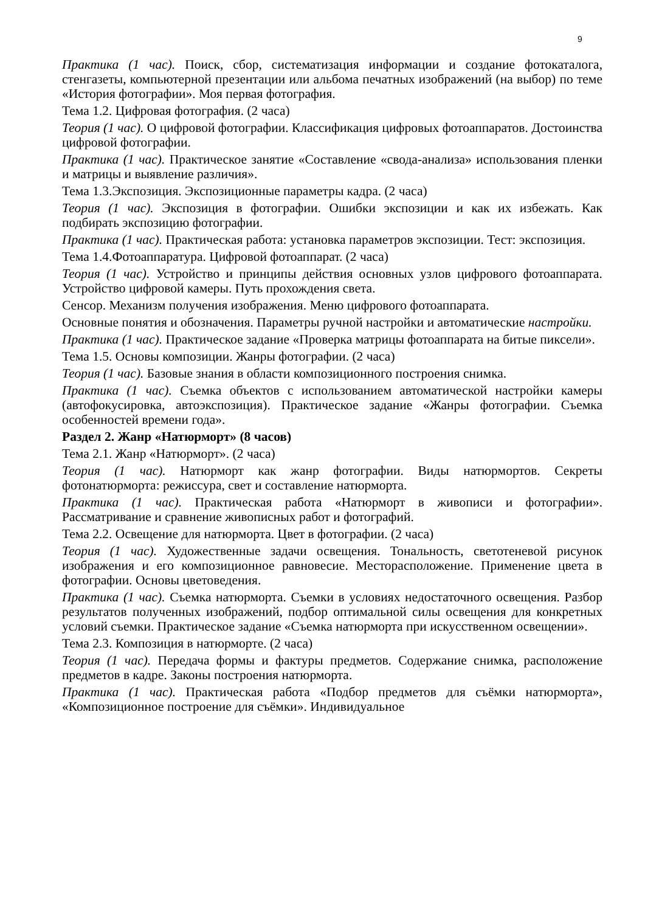9
Практика (1 час). Поиск, сбор, систематизация информации и создание фотокаталога, стенгазеты, компьютерной презентации или альбома печатных изображений (на выбор) по теме «История фотографии». Моя первая фотография.
Тема 1.2. Цифровая фотография. (2 часа)
Теория (1 час). О цифровой фотографии. Классификация цифровых фотоаппаратов. Достоинства цифровой фотографии.
Практика (1 час). Практическое занятие «Составление «свода-анализа» использования пленки и матрицы и выявление различия».
Тема 1.3.Экспозиция. Экспозиционные параметры кадра. (2 часа)
Теория (1 час). Экспозиция в фотографии. Ошибки экспозиции и как их избежать. Как подбирать экспозицию фотографии.
Практика (1 час). Практическая работа: установка параметров экспозиции. Тест: экспозиция.
Тема 1.4.Фотоаппаратура. Цифровой фотоаппарат. (2 часа)
Теория (1 час). Устройство и принципы действия основных узлов цифрового фотоаппарата. Устройство цифровой камеры. Путь прохождения света.
Сенсор. Механизм получения изображения. Меню цифрового фотоаппарата.
Основные понятия и обозначения. Параметры ручной настройки и автоматические настройки.
Практика (1 час). Практическое задание «Проверка матрицы фотоаппарата на битые пиксели».
Тема 1.5. Основы композиции. Жанры фотографии. (2 часа)
Теория (1 час). Базовые знания в области композиционного построения снимка.
Практика (1 час). Съемка объектов с использованием автоматической настройки камеры (автофокусировка, автоэкспозиция). Практическое задание «Жанры фотографии. Съемка особенностей времени года».
Раздел 2. Жанр «Натюрморт» (8 часов)
Тема 2.1. Жанр «Натюрморт». (2 часа)
Теория (1 час). Натюрморт как жанр фотографии. Виды натюрмортов. Секреты фотонатюрморта: режиссура, свет и составление натюрморта.
Практика (1 час). Практическая работа «Натюрморт в живописи и фотографии». Рассматривание и сравнение живописных работ и фотографий.
Тема 2.2. Освещение для натюрморта. Цвет в фотографии. (2 часа)
Теория (1 час). Художественные задачи освещения. Тональность, светотеневой рисунок изображения и его композиционное равновесие. Месторасположение. Применение цвета в фотографии. Основы цветоведения.
Практика (1 час). Съемка натюрморта. Съемки в условиях недостаточного освещения. Разбор результатов полученных изображений, подбор оптимальной силы освещения для конкретных условий съемки. Практическое задание «Съемка натюрморта при искусственном освещении».
Тема 2.3. Композиция в натюрморте. (2 часа)
Теория (1 час). Передача формы и фактуры предметов. Содержание снимка, расположение предметов в кадре. Законы построения натюрморта.
Практика (1 час). Практическая работа «Подбор предметов для съёмки натюрморта», «Композиционное построение для съёмки». Индивидуальное